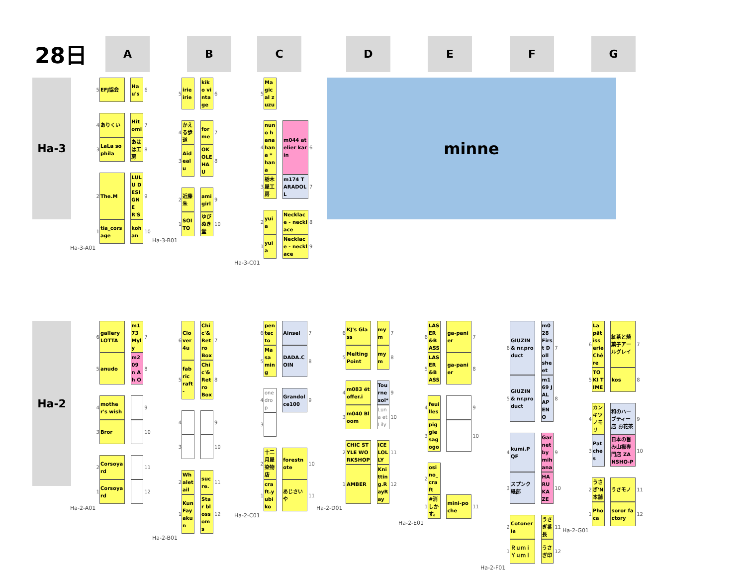28日
A B C D E F G
Ha-3
| 5 | EFJ協会 | | Hau's | 6 |
| 4 | ありくい | | Hitomi | 7 |
| 3 | LaLa sophila | | あはは工房 | 8 |
| 2 | The.M | | LULU DESIGNER'S | 9 |
| 1 | tia_corsage | | kohan | 10 |
Ha-3-A01
| 5 | irie irie | | kiko vintage | 6 |
| 4 | かえる歩道 | | for me | 7 |
| 3 | Aid ealu | | OKOLEHAU | 8 |
| 2 | 近藤朱 | | ami girl | 9 |
| 1 | SOITO | | ゆびぬき堂 | 10 |
Ha-3-B01
| 5 | Magical zuzu | | | |
| 4 | nuno hana hana *hana | | m044 atelier karin | 6 |
| 3 | 栃木屋工房 | | m174 TARADOLL | 7 |
| 2 | yuia | | Necklace - necklace | 8 |
| 1 | yuia | | Necklace - necklace | 9 |
Ha-3-C01
minne
Ha-2
| 6 | gallery LOTTA | | m173 Myly | 7 |
| 5 | anudo | | m209 n A h O | 8 |
| 4 | mother's wish | | | 9 |
| 3 | Bror | | | 10 |
| 2 | Corsoyard | | | 11 |
| 1 | Corsoyard | | | 12 |
Ha-2-A01
| 6 | Clover4u | | Chic'& Retro Box | 7 |
| 5 | fabric raft- | | Chic'& Retro Box | 8 |
| 4 | | | | 9 |
| 3 | | | | 10 |
| 2 | Whaletail | | sucre. | 11 |
| 1 | KunFayakun | | Star blossoms | 12 |
Ha-2-B01
| 6 | pentecto | | Ainsel | 7 |
| 5 | Masaming | | DADA.COIN | 8 |
| 4 | one drop | | Grandolce100 | 9 |
| 3 | | | | |
| 2 | 十二月屋染物店 | | forestnote | 10 |
| 1 | craft.yubiko | | あじさいや | 11 |
Ha-2-C01
| 6 | KJ's Glass | | my m | 7 |
| 5 | Melting Point | | my m | 8 |
| 4 | m083 étoffer.i | | Tournesol* | 9 |
| 3 | m040 Bloom | | Luna et Lily | 10 |
| 2 | CHIC STYLE WORKSHOP | | ICELOLLY | 11 |
| 1 | AMBER | | Knitting.RayRay | 12 |
Ha-2-D01
| 6 | LASER&BASS | | ga-panier | 7 |
| 5 | LASER&BASS | | ga-panier | 8 |
| 4 | feuilles | | | 9 |
| 3 | piggie sagogo | | | 10 |
| 2 | osino_craft | | | |
| 1 | #消しかす。 | | mini-poche | 11 |
Ha-2-E01
| 6 | GIUZIN& nr.product | | m028 First Doll sheet | 7 |
| 5 | GIUZIN& nr.product | | m169 JALAPENO | 8 |
| 4 | kumi.PQF | | Garnet by mihana | 9 |
| 3 | スプンク紙部 | | HARUKAZE | 10 |
| 2 | Cotoneria | | うさぎ番長 | 11 |
| 1 | Ｒｕｍｉ Ｙｕｍｉ | | うさぎ印 | 12 |
Ha-2-F01
| 6 | La pâtisserie Chère | | 紅茶と焼菓子アールグレイ | 7 |
| 5 | TOKI TIME | | kos | 8 |
| 4 | カンキツノモリ | | 和のハーブティー店 お花茶 | 9 |
| 3 | Patches | | 日本の旨み山椒専門店 ZANSHO-P | 10 |
| 2 | うさぎ'N本舗 | | うさモノ | 11 |
| 1 | Phoca | | soror factory | 12 |
Ha-2-G01